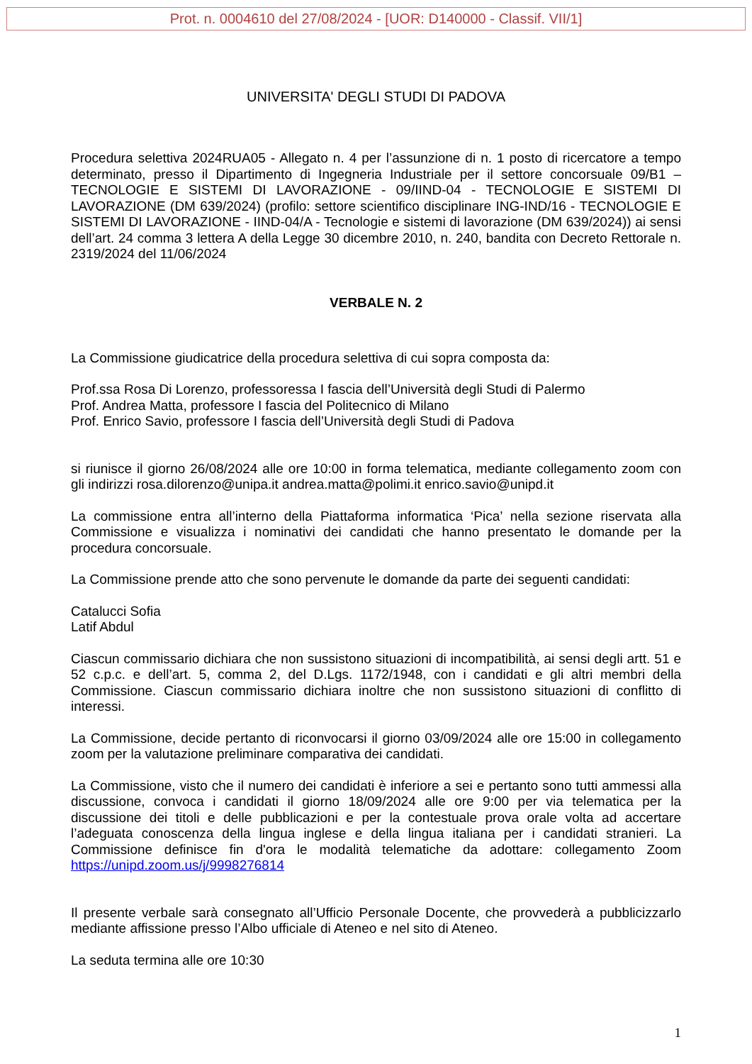Prot. n. 0004610 del 27/08/2024 - [UOR: D140000 - Classif. VII/1]
UNIVERSITA' DEGLI STUDI DI PADOVA
Procedura selettiva 2024RUA05 - Allegato n. 4 per l’assunzione di n. 1 posto di ricercatore a tempo determinato, presso il Dipartimento di Ingegneria Industriale per il settore concorsuale 09/B1 – TECNOLOGIE E SISTEMI DI LAVORAZIONE - 09/IIND-04 - TECNOLOGIE E SISTEMI DI LAVORAZIONE (DM 639/2024) (profilo: settore scientifico disciplinare ING-IND/16 - TECNOLOGIE E SISTEMI DI LAVORAZIONE - IIND-04/A - Tecnologie e sistemi di lavorazione (DM 639/2024)) ai sensi dell’art. 24 comma 3 lettera A della Legge 30 dicembre 2010, n. 240, bandita con Decreto Rettorale n. 2319/2024 del 11/06/2024
VERBALE N. 2
La Commissione giudicatrice della procedura selettiva di cui sopra composta da:
Prof.ssa Rosa Di Lorenzo, professoressa I fascia dell’Università degli Studi di Palermo
Prof. Andrea Matta, professore I fascia del Politecnico di Milano
Prof. Enrico Savio, professore I fascia dell’Università degli Studi di Padova
si riunisce il giorno 26/08/2024 alle ore 10:00 in forma telematica, mediante collegamento zoom con gli indirizzi rosa.dilorenzo@unipa.it andrea.matta@polimi.it enrico.savio@unipd.it
La commissione entra all’interno della Piattaforma informatica ‘Pica’ nella sezione riservata alla Commissione e visualizza i nominativi dei candidati che hanno presentato le domande per la procedura concorsuale.
La Commissione prende atto che sono pervenute le domande da parte dei seguenti candidati:
Catalucci Sofia
Latif Abdul
Ciascun commissario dichiara che non sussistono situazioni di incompatibilità, ai sensi degli artt. 51 e 52 c.p.c. e dell’art. 5, comma 2, del D.Lgs. 1172/1948, con i candidati e gli altri membri della Commissione. Ciascun commissario dichiara inoltre che non sussistono situazioni di conflitto di interessi.
La Commissione, decide pertanto di riconvocarsi il giorno 03/09/2024 alle ore 15:00 in collegamento zoom per la valutazione preliminare comparativa dei candidati.
La Commissione, visto che il numero dei candidati è inferiore a sei e pertanto sono tutti ammessi alla discussione, convoca i candidati il giorno 18/09/2024 alle ore 9:00 per via telematica per la discussione dei titoli e delle pubblicazioni e per la contestuale prova orale volta ad accertare l’adeguata conoscenza della lingua inglese e della lingua italiana per i candidati stranieri. La Commissione definisce fin d'ora le modalità telematiche da adottare: collegamento Zoom https://unipd.zoom.us/j/9998276814
Il presente verbale sarà consegnato all’Ufficio Personale Docente, che provvederà a pubblicizzarlo mediante affissione presso l’Albo ufficiale di Ateneo e nel sito di Ateneo.
La seduta termina alle ore 10:30
1